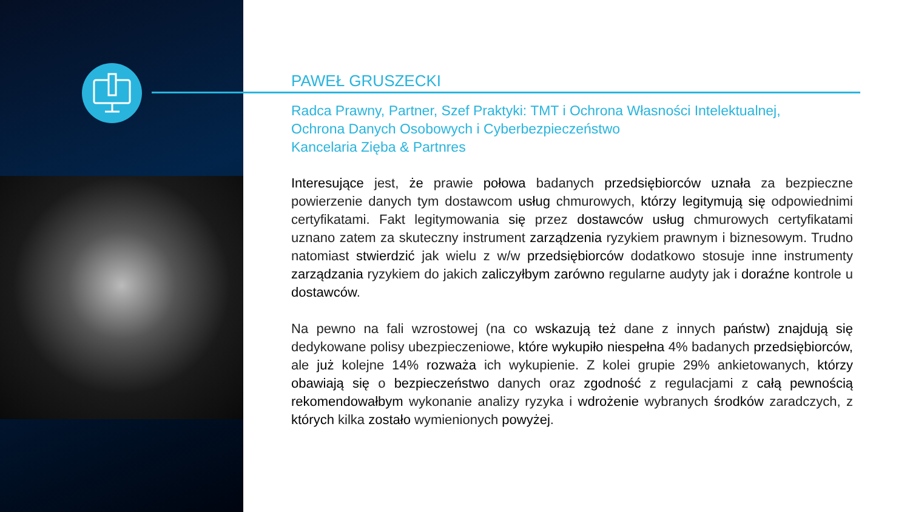PAWEŁ GRUSZECKI
Radca Prawny, Partner, Szef Praktyki: TMT i Ochrona Własności Intelektualnej,
Ochrona Danych Osobowych i Cyberbezpieczeństwo
Kancelaria Zięba & Partnres
Interesujące jest, że prawie połowa badanych przedsiębiorców uznała za bezpieczne powierzenie danych tym dostawcom usług chmurowych, którzy legitymują się odpowiednimi certyfikatami. Fakt legitymowania się przez dostawców usług chmurowych certyfikatami uznano zatem za skuteczny instrument zarządzenia ryzykiem prawnym i biznesowym. Trudno natomiast stwierdzić jak wielu z w/w przedsiębiorców dodatkowo stosuje inne instrumenty zarządzania ryzykiem do jakich zaliczyłbym zarówno regularne audyty jak i doraźne kontrole u dostawców.
Na pewno na fali wzrostowej (na co wskazują też dane z innych państw) znajdują się dedykowane polisy ubezpieczeniowe, które wykupiło niespełna 4% badanych przedsiębiorców, ale już kolejne 14% rozważa ich wykupienie. Z kolei grupie 29% ankietowanych, którzy obawiają się o bezpieczeństwo danych oraz zgodność z regulacjami z całą pewnością rekomendowałbym wykonanie analizy ryzyka i wdrożenie wybranych środków zaradczych, z których kilka zostało wymienionych powyżej.